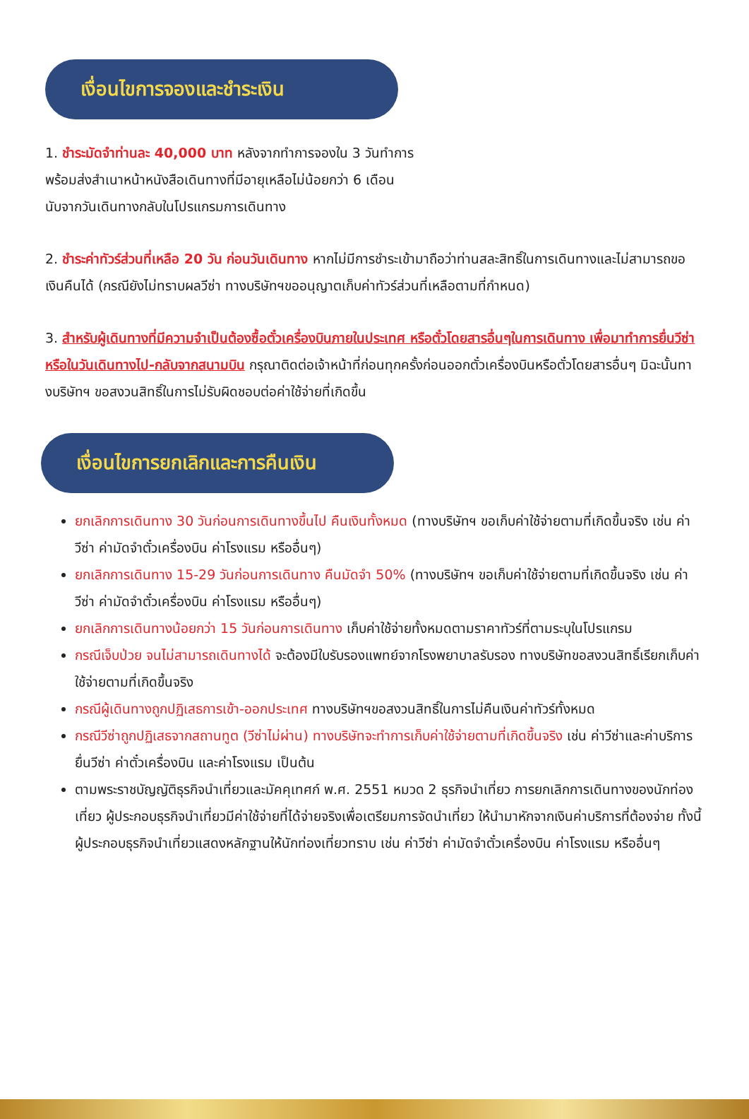เงื่อนไขการจองและชำระเงิน
1. ชำระมัดจำท่านละ 40,000 บาท หลังจากทำการจองใน 3 วันทำการ
พร้อมส่งสำเนาหน้าหนังสือเดินทางที่มีอายุเหลือไม่น้อยกว่า 6 เดือน
นับจากวันเดินทางกลับในโปรแกรมการเดินทาง
2. ชำระค่าทัวร์ส่วนที่เหลือ 20 วัน ก่อนวันเดินทาง หากไม่มีการชำระเข้ามาถือว่าท่านสละสิทธิ์ในการเดินทางและไม่สามารถขอเงินคืนได้ (กรณียังไม่ทราบผลวีซ่า ทางบริษัทฯขออนุญาตเก็บค่าทัวร์ส่วนที่เหลือตามที่กำหนด)
3. สำหรับผู้เดินทางที่มีความจำเป็นต้องซื้อตั๋วเครื่องบินภายในประเทศ หรือตั๋วโดยสารอื่นๆในการเดินทาง เพื่อมาทำการยื่นวีซ่า หรือในวันเดินทางไป-กลับจากสนามบิน กรุณาติดต่อเจ้าหน้าที่ก่อนทุกครั้งก่อนออกตั๋วเครื่องบินหรือตั๋วโดยสารอื่นๆ มิฉะนั้นทางบริษัทฯ ขอสงวนสิทธิ์ในการไม่รับผิดชอบต่อค่าใช้จ่ายที่เกิดขึ้น
เงื่อนไขการยกเลิกและการคืนเงิน
ยกเลิกการเดินทาง 30 วันก่อนการเดินทางขึ้นไป คืนเงินทั้งหมด (ทางบริษัทฯ ขอเก็บค่าใช้จ่ายตามที่เกิดขึ้นจริง เช่น ค่าวีซ่า ค่ามัดจำตั๋วเครื่องบิน ค่าโรงแรม หรืออื่นๆ)
ยกเลิกการเดินทาง 15-29 วันก่อนการเดินทาง คืนมัดจำ 50% (ทางบริษัทฯ ขอเก็บค่าใช้จ่ายตามที่เกิดขึ้นจริง เช่น ค่าวีซ่า ค่ามัดจำตั๋วเครื่องบิน ค่าโรงแรม หรืออื่นๆ)
ยกเลิกการเดินทางน้อยกว่า 15 วันก่อนการเดินทาง เก็บค่าใช้จ่ายทั้งหมดตามราคาทัวร์ที่ตามระบุในโปรแกรม
กรณีเจ็บป่วย จนไม่สามารถเดินทางได้ จะต้องมีใบรับรองแพทย์จากโรงพยาบาลรับรอง ทางบริษัทขอสงวนสิทธิ์เรียกเก็บค่าใช้จ่ายตามที่เกิดขึ้นจริง
กรณีผู้เดินทางถูกปฏิเสธการเข้า-ออกประเทศ ทางบริษัทฯขอสงวนสิทธิ์ในการไม่คืนเงินค่าทัวร์ทั้งหมด
กรณีวีซ่าถูกปฏิเสธจากสถานทูต (วีซ่าไม่ผ่าน) ทางบริษัทจะทำการเก็บค่าใช้จ่ายตามที่เกิดขึ้นจริง เช่น ค่าวีซ่าและค่าบริการยื่นวีซ่า ค่าตั๋วเครื่องบิน และค่าโรงแรม เป็นต้น
ตามพระราชบัญญัติธุรกิจนำเที่ยวและมัคคุเทศก์ พ.ศ. 2551 หมวด 2 ธุรกิจนำเที่ยว การยกเลิกการเดินทางของนักท่องเที่ยว ผู้ประกอบธุรกิจนำเที่ยวมีค่าใช้จ่ายที่ได้จ่ายจริงเพื่อเตรียมการจัดนำเที่ยว ให้นำมาหักจากเงินค่าบริการที่ต้องจ่าย ทั้งนี้ ผู้ประกอบธุรกิจนำเที่ยวแสดงหลักฐานให้นักท่องเที่ยวทราบ เช่น ค่าวีซ่า ค่ามัดจำตั๋วเครื่องบิน ค่าโรงแรม หรืออื่นๆ